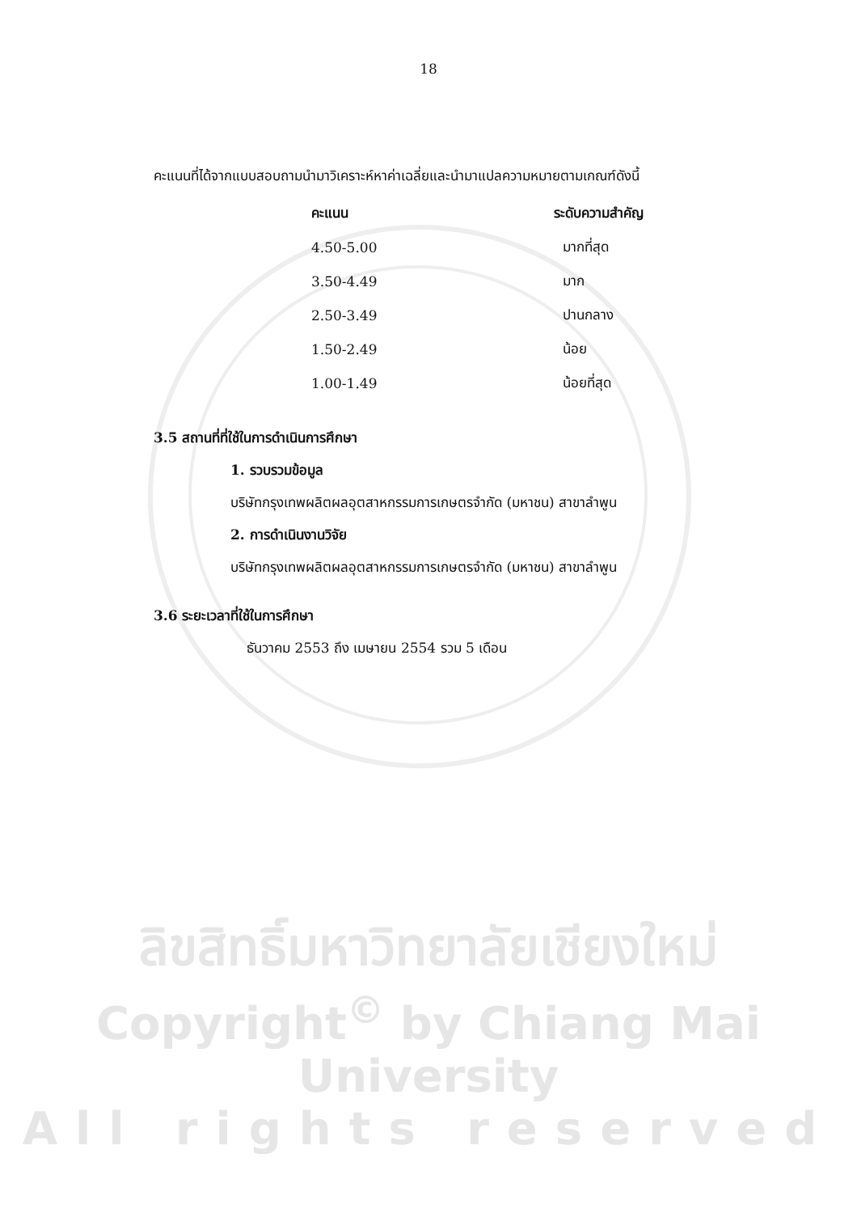18
คะแนนที่ได้จากแบบสอบถามนำมาวิเคราะห์หาค่าเฉลี่ยและนำมาแปลความหมายตามเกณฑ์ดังนี้
| คะแนน | ระดับความสำคัญ |
| --- | --- |
| 4.50-5.00 | มากที่สุด |
| 3.50-4.49 | มาก |
| 2.50-3.49 | ปานกลาง |
| 1.50-2.49 | น้อย |
| 1.00-1.49 | น้อยที่สุด |
3.5 สถานที่ที่ใช้ในการดำเนินการศึกษา
1. รวบรวมข้อมูล
บริษัทกรุงเทพผลิตผลอุตสาหกรรมการเกษตรจำกัด (มหาชน) สาขาลำพูน
2. การดำเนินงานวิจัย
บริษัทกรุงเทพผลิตผลอุตสาหกรรมการเกษตรจำกัด (มหาชน) สาขาลำพูน
3.6 ระยะเวลาที่ใช้ในการศึกษา
ธันวาคม 2553 ถึง เมษายน 2554 รวม 5 เดือน
ลิขสิทธิ์มหาวิทยาลัยเชียงใหม่
Copyright<sup>©</sup> by Chiang Mai University
All rights reserved